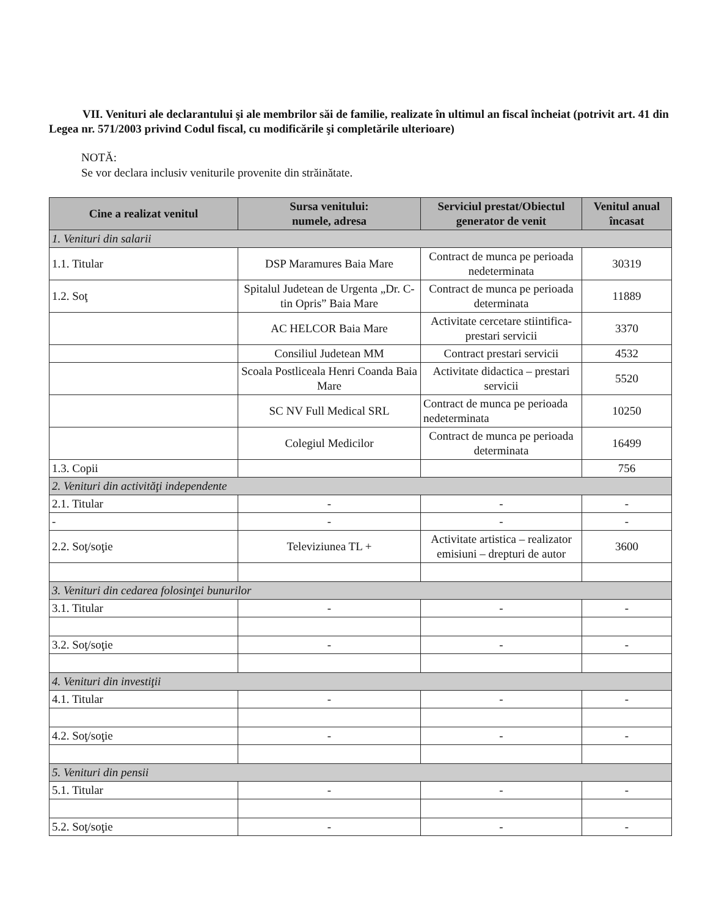VII. Venituri ale declarantului şi ale membrilor săi de familie, realizate în ultimul an fiscal încheiat (potrivit art. 41 din Legea nr. 571/2003 privind Codul fiscal, cu modificările şi completările ulterioare)
NOTĂ:
Se vor declara inclusiv veniturile provenite din străinătate.
| Cine a realizat venitul | Sursa venitului: numele, adresa | Serviciul prestat/Obiectul generator de venit | Venitul anual încasat |
| --- | --- | --- | --- |
| 1. Venituri din salarii | | | |
| 1.1. Titular | DSP Maramures Baia Mare | Contract de munca pe perioada nedeterminata | 30319 |
| 1.2. Soţ | Spitalul Judetean de Urgenta „Dr. C-tin Opris” Baia Mare | Contract de munca pe perioada determinata | 11889 |
| | AC HELCOR Baia Mare | Activitate cercetare stiintifica-prestari servicii | 3370 |
| | Consiliul Judetean MM | Contract prestari servicii | 4532 |
| | Scoala Postliceala Henri Coanda Baia Mare | Activitate didactica – prestari servicii | 5520 |
| | SC NV Full Medical SRL | Contract de munca pe perioada nedeterminata | 10250 |
| | Colegiul Medicilor | Contract de munca pe perioada determinata | 16499 |
| 1.3. Copii | | | 756 |
| 2. Venituri din activităţi independente | | | |
| 2.1. Titular | - | - | - |
| - | - | - | - |
| 2.2. Soţ/soţie | Televiziunea TL + | Activitate artistica – realizator emisiuni – drepturi de autor | 3600 |
| 3. Venituri din cedarea folosinţei bunurilor | | | |
| 3.1. Titular | - | - | - |
| 3.2. Soţ/soţie | - | - | - |
| 4. Venituri din investiţii | | | |
| 4.1. Titular | - | - | - |
| 4.2. Soţ/soţie | - | - | - |
| 5. Venituri din pensii | | | |
| 5.1. Titular | - | - | - |
| 5.2. Soţ/soţie | - | - | - |